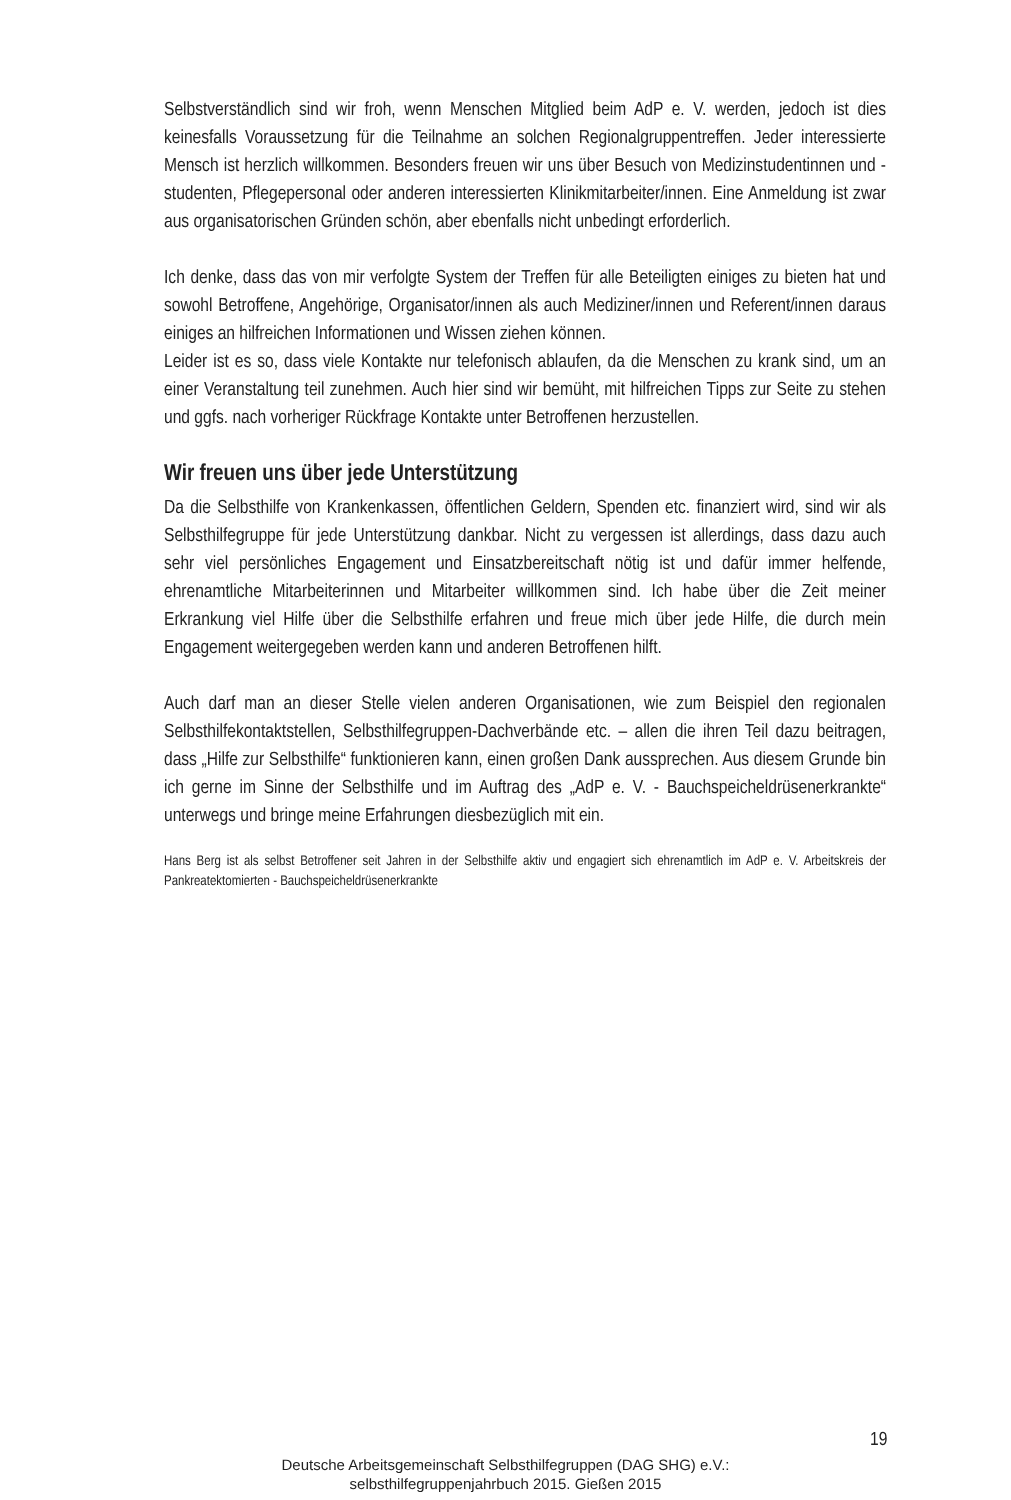Selbstverständlich sind wir froh, wenn Menschen Mitglied beim AdP e. V. werden, jedoch ist dies keinesfalls Voraussetzung für die Teilnahme an solchen Regionalgruppentreffen. Jeder interessierte Mensch ist herzlich willkommen. Besonders freuen wir uns über Besuch von Medizinstudentinnen und -studenten, Pflegepersonal oder anderen interessierten Klinikmitarbeiter/innen. Eine Anmeldung ist zwar aus organisatorischen Gründen schön, aber ebenfalls nicht unbedingt erforderlich.
Ich denke, dass das von mir verfolgte System der Treffen für alle Beteiligten einiges zu bieten hat und sowohl Betroffene, Angehörige, Organisator/innen als auch Mediziner/innen und Referent/innen daraus einiges an hilfreichen Informationen und Wissen ziehen können.
Leider ist es so, dass viele Kontakte nur telefonisch ablaufen, da die Menschen zu krank sind, um an einer Veranstaltung teil zunehmen. Auch hier sind wir bemüht, mit hilfreichen Tipps zur Seite zu stehen und ggfs. nach vorheriger Rückfrage Kontakte unter Betroffenen herzustellen.
Wir freuen uns über jede Unterstützung
Da die Selbsthilfe von Krankenkassen, öffentlichen Geldern, Spenden etc. finanziert wird, sind wir als Selbsthilfegruppe für jede Unterstützung dankbar. Nicht zu vergessen ist allerdings, dass dazu auch sehr viel persönliches Engagement und Einsatzbereitschaft nötig ist und dafür immer helfende, ehrenamtliche Mitarbeiterinnen und Mitarbeiter willkommen sind. Ich habe über die Zeit meiner Erkrankung viel Hilfe über die Selbsthilfe erfahren und freue mich über jede Hilfe, die durch mein Engagement weitergegeben werden kann und anderen Betroffenen hilft.
Auch darf man an dieser Stelle vielen anderen Organisationen, wie zum Beispiel den regionalen Selbsthilfekontaktstellen, Selbsthilfegruppen-Dachverbände etc. – allen die ihren Teil dazu beitragen, dass „Hilfe zur Selbsthilfe“ funktionieren kann, einen großen Dank aussprechen. Aus diesem Grunde bin ich gerne im Sinne der Selbsthilfe und im Auftrag des „AdP e. V. - Bauchspeicheldrüsenerkrankte“ unterwegs und bringe meine Erfahrungen diesbezüglich mit ein.
Hans Berg ist als selbst Betroffener seit Jahren in der Selbsthilfe aktiv und engagiert sich ehrenamtlich im AdP e. V. Arbeitskreis der Pankreatektomierten - Bauchspeicheldrüsenerkrankte
19
Deutsche Arbeitsgemeinschaft Selbsthilfegruppen (DAG SHG) e.V.:
selbsthilfegruppenjahrbuch 2015. Gießen 2015